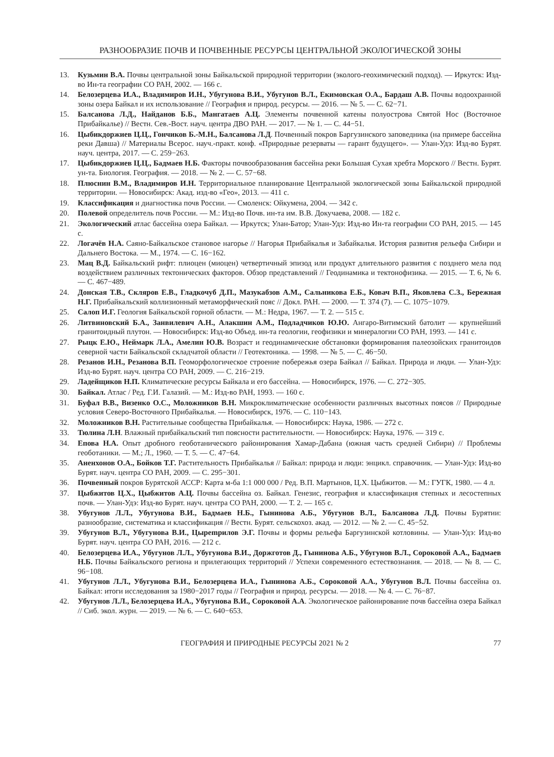РАЗНООБРАЗИЕ ПОЧВ И ПОЧВЕННЫЕ РЕСУРСЫ ЦЕНТРАЛЬНОЙ ЭКОЛОГИЧЕСКОЙ ЗОНЫ
13. Кузьмин В.А. Почвы центральной зоны Байкальской природной территории (эколого-геохимический подход). — Иркутск: Изд-во Ин-та географии СО РАН, 2002. — 166 с.
14. Белозерцева И.А., Владимиров И.Н., Убугунова В.И., Убугунов В.Л., Екимовская О.А., Бардаш А.В. Почвы водоохранной зоны озера Байкал и их использование // География и природ. ресурсы. — 2016. — № 5. — С. 62−71.
15. Балсанова Л.Д., Найданов Б.Б., Мангатаев А.Ц. Элементы почвенной катены полуострова Святой Нос (Восточное Прибайкалье) // Вестн. Сев.-Вост. науч. центра ДВО РАН. — 2017. — № 1. — С. 44−51.
16. Цыбикдоржиев Ц.Ц., Гончиков Б.-М.Н., Балсанова Л.Д. Почвенный покров Баргузинского заповедника (на примере бассейна реки Давша) // Материалы Всерос. науч.-практ. конф. «Природные резерваты — гарант будущего». — Улан-Удэ: Изд-во Бурят. науч. центра, 2017. — С. 259−263.
17. Цыбикдоржиев Ц.Ц., Бадмаев Н.Б. Факторы почвообразования бассейна реки Большая Сухая хребта Морского // Вестн. Бурят. ун-та. Биология. География. — 2018. — № 2. — С. 57−68.
18. Плюснин В.М., Владимиров И.Н. Территориальное планирование Центральной экологической зоны Байкальской природной территории. — Новосибирск: Акад. изд-во «Гео», 2013. — 411 с.
19. Классификация и диагностика почв России. — Смоленск: Ойкумена, 2004. — 342 с.
20. Полевой определитель почв России. — М.: Изд-во Почв. ин-та им. В.В. Докучаева, 2008. — 182 с.
21. Экологический атлас бассейна озера Байкал. — Иркутск; Улан-Батор; Улан-Удэ: Изд-во Ин-та географии СО РАН, 2015. — 145 с.
22. Логачёв Н.А. Саяно-Байкальское становое нагорье // Нагорья Прибайкалья и Забайкалья. История развития рельефа Сибири и Дальнего Востока. — М., 1974. — С. 16−162.
23. Мац В.Д. Байкальский рифт: плиоцен (миоцен) четвертичный эпизод или продукт длительного развития с позднего мела под воздействием различных тектонических факторов. Обзор представлений // Геодинамика и тектонофизика. — 2015. — Т. 6, № 6. — С. 467−489.
24. Донская Т.В., Скляров Е.В., Гладкочуб Д.П., Мазукабзов А.М., Сальникова Е.Б., Ковач В.П., Яковлева С.З., Бережная Н.Г. Прибайкальский коллизионный метаморфический пояс // Докл. РАН. — 2000. — Т. 374 (7). — С. 1075−1079.
25. Салоп И.Г. Геология Байкальской горной области. — М.: Недра, 1967. — Т. 2. — 515 с.
26. Литвиновский Б.А., Занвилевич А.Н., Алакшин А.М., Подладчиков Ю.Ю. Ангаро-Витимский батолит — крупнейший гранитоидный плутон. — Новосибирск: Изд-во Объед. ин-та геологии, геофизики и минералогии СО РАН, 1993. — 141 с.
27. Рыцк Е.Ю., Неймарк Л.А., Амелин Ю.В. Возраст и геодинамические обстановки формирования палеозойских гранитоидов северной части Байкальской складчатой области // Геотектоника. — 1998. — № 5. — С. 46−50.
28. Резанов И.Н., Резанова В.П. Геоморфологическое строение побережья озера Байкал // Байкал. Природа и люди. — Улан-Удэ: Изд-во Бурят. науч. центра СО РАН, 2009. — С. 216−219.
29. Ладейщиков Н.П. Климатические ресурсы Байкала и его бассейна. — Новосибирск, 1976. — С. 272−305.
30. Байкал. Атлас / Ред. Г.И. Галазий. — М.: Изд-во РАН, 1993. — 160 с.
31. Буфал В.В., Визенко О.С., Моложников В.Н. Микроклиматические особенности различных высотных поясов // Природные условия Северо-Восточного Прибайкалья. — Новосибирск, 1976. — С. 110−143.
32. Моложников В.Н. Растительные сообщества Прибайкалья. — Новосибирск: Наука, 1986. — 272 с.
33. Тюлина Л.Н. Влажный прибайкальский тип поясности растительности. — Новосибирск: Наука, 1976. — 319 с.
34. Епова Н.А. Опыт дробного геоботанического районирования Хамар-Дабана (южная часть средней Сибири) // Проблемы геоботаники. — М.; Л., 1960. — Т. 5. — С. 47−64.
35. Аненхонов О.А., Бойков Т.Г. Растительность Прибайкалья // Байкал: природа и люди: энцикл. справочник. — Улан-Удэ: Изд-во Бурят. науч. центра СО РАН, 2009. — С. 295−301.
36. Почвенный покров Бурятской АССР: Карта м-ба 1:1 000 000 / Ред. В.П. Мартынов, Ц.Х. Цыбжитов. — М.: ГУГК, 1980. — 4 л.
37. Цыбжитов Ц.Х., Цыбжитов А.Ц. Почвы бассейна оз. Байкал. Генезис, география и классификация степных и лесостепных почв. — Улан-Удэ: Изд-во Бурят. науч. центра СО РАН, 2000. — Т. 2. — 165 с.
38. Убугунов Л.Л., Убугунова В.И., Бадмаев Н.Б., Гынинова А.Б., Убугунов В.Л., Балсанова Л.Д. Почвы Бурятии: разнообразие, систематика и классификация // Вестн. Бурят. сельскохоз. акад. — 2012. — № 2. — С. 45−52.
39. Убугунов В.Л., Убугунова В.И., Цырempилов Э.Г. Почвы и формы рельефа Баргузинской котловины. — Улан-Удэ: Изд-во Бурят. науч. центра СО РАН, 2016. — 212 с.
40. Белозерцева И.А., Убугунов Л.Л., Убугунова В.И., Доржготов Д., Гынинова А.Б., Убугунов В.Л., Сороковой А.А., Бадмаев Н.Б. Почвы Байкальского региона и прилегающих территорий // Успехи современного естествознания. — 2018. — № 8. — С. 96−108.
41. Убугунов Л.Л., Убугунова В.И., Белозерцева И.А., Гынинова А.Б., Сороковой А.А., Убугунов В.Л. Почвы бассейна оз. Байкал: итоги исследования за 1980−2017 годы // География и природ. ресурсы. — 2018. — № 4. — С. 76−87.
42. Убугунов Л.Л., Белозерцева И.А., Убугунова В.И., Сороковой А.А. Экологическое районирование почв бассейна озера Байкал // Сиб. экол. журн. — 2019. — № 6. — С. 640−653.
ГЕОГРАФИЯ И ПРИРОДНЫЕ РЕСУРСЫ 2021 № 2 77